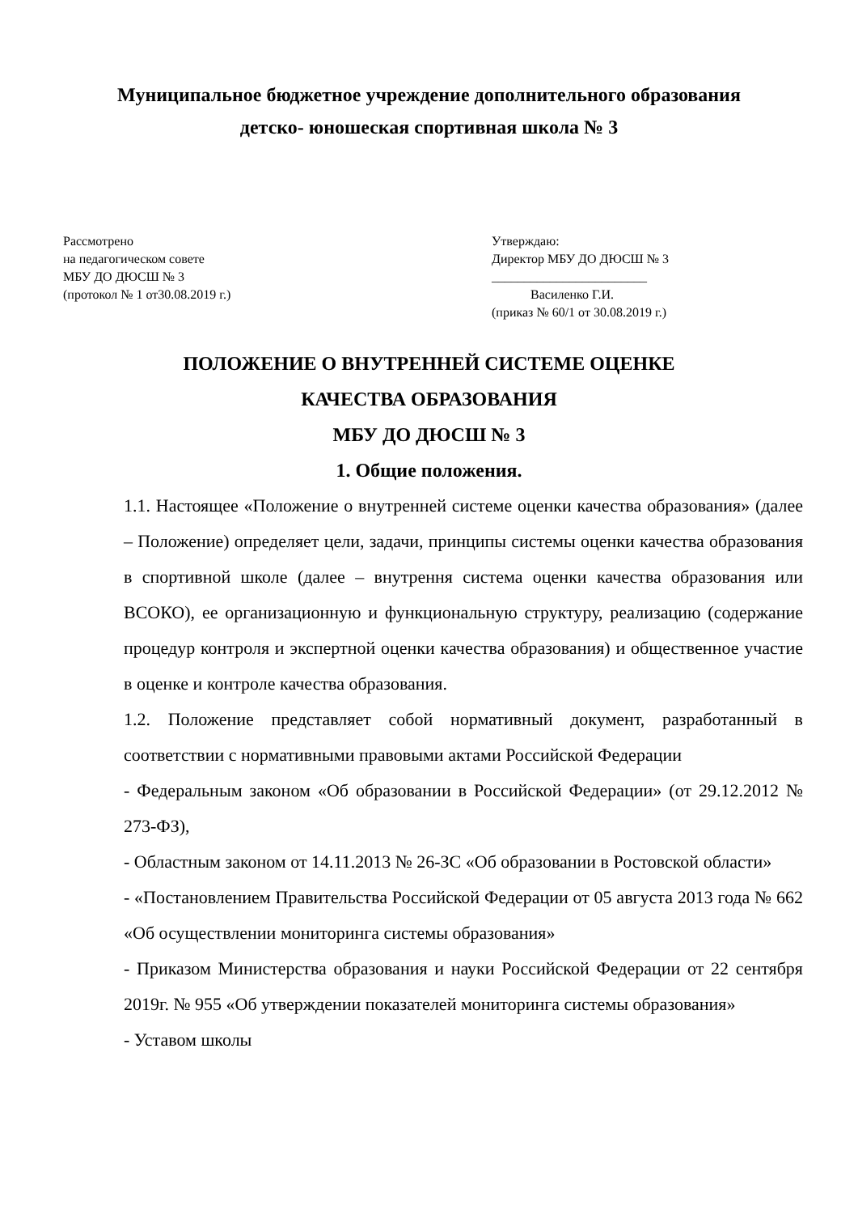Муниципальное бюджетное учреждение дополнительного образования
детско- юношеская спортивная школа № 3
Рассмотрено
на педагогическом совете
МБУ ДО ДЮСШ № 3
(протокол № 1 от30.08.2019 г.)
Утверждаю:
Директор МБУ ДО ДЮСШ № 3
________________________
Василенко Г.И.
(приказ № 60/1 от 30.08.2019 г.)
ПОЛОЖЕНИЕ О ВНУТРЕННЕЙ СИСТЕМЕ ОЦЕНКЕ
КАЧЕСТВА ОБРАЗОВАНИЯ
МБУ ДО ДЮСШ № 3
1. Общие положения.
1.1. Настоящее «Положение о внутренней системе оценки качества образования» (далее – Положение) определяет цели, задачи, принципы системы оценки качества образования в спортивной школе (далее – внутрення система оценки качества образования или ВСОКО), ее организационную и функциональную структуру, реализацию (содержание процедур контроля и экспертной оценки качества образования) и общественное участие в оценке и контроле качества образования.
1.2. Положение представляет собой нормативный документ, разработанный в соответствии с нормативными правовыми актами Российской Федерации
- Федеральным законом «Об образовании в Российской Федерации» (от 29.12.2012 № 273-ФЗ),
- Областным законом от 14.11.2013 № 26-ЗС «Об образовании в Ростовской области»
- «Постановлением Правительства Российской Федерации от 05 августа 2013 года № 662 «Об осуществлении мониторинга системы образования»
- Приказом Министерства образования и науки Российской Федерации от 22 сентября 2019г. № 955 «Об утверждении показателей мониторинга системы образования»
- Уставом школы